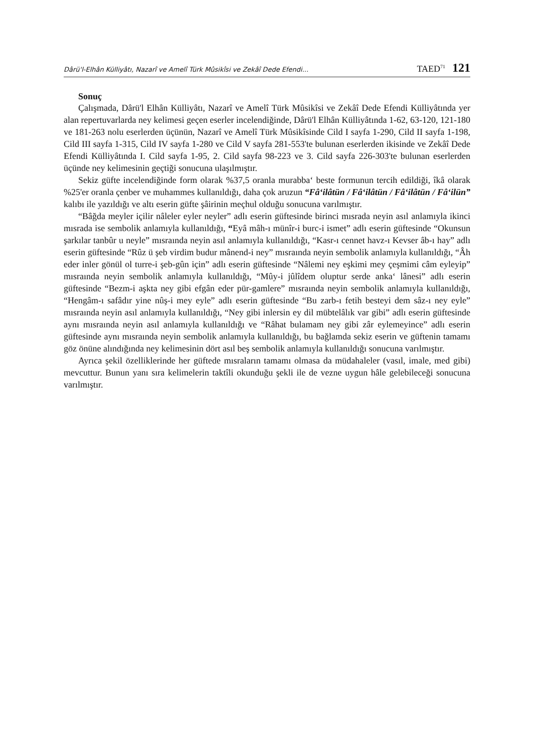Dârü'l-Elhân Külliyâtı, Nazarî ve Amelî Türk Mûsikîsi ve Zekâî Dede Efendi... TAED<sup>71</sup> 121
Sonuç
Çalışmada, Dârü'l Elhân Külliyâtı, Nazarî ve Amelî Türk Mûsikîsi ve Zekâî Dede Efendi Külliyâtında yer alan repertuvarlarda ney kelimesi geçen eserler incelendiğinde, Dârü'l Elhân Külliyâtında 1-62, 63-120, 121-180 ve 181-263 nolu eserlerden üçünün, Nazarî ve Amelî Türk Mûsikîsinde Cild I sayfa 1-290, Cild II sayfa 1-198, Cild III sayfa 1-315, Cild IV sayfa 1-280 ve Cild V sayfa 281-553'te bulunan eserlerden ikisinde ve Zekâî Dede Efendi Külliyâtında I. Cild sayfa 1-95, 2. Cild sayfa 98-223 ve 3. Cild sayfa 226-303'te bulunan eserlerden üçünde ney kelimesinin geçtiği sonucuna ulaşılmıştır.
Sekiz güfte incelendiğinde form olarak %37,5 oranla murabba‘ beste formunun tercih edildiği, îkâ olarak %25'er oranla çenber ve muhammes kullanıldığı, daha çok aruzun “Fâ‘ilâtün / Fâ‘ilâtün / Fâ‘ilâtün / Fâ‘ilün” kalıbı ile yazıldığı ve altı eserin güfte şâirinin meçhul olduğu sonucuna varılmıştır.
“Bâğda meyler içilir nâleler eyler neyler” adlı eserin güftesinde birinci mısrada neyin asıl anlamıyla ikinci mısrada ise sembolik anlamıyla kullanıldığı, “Eyâ mâh-ı münîr-i burc-i ismet” adlı eserin güftesinde “Okunsun şarkılar tanbûr u neyle” mısraında neyin asıl anlamıyla kullanıldığı, “Kasr-ı cennet havz-ı Kevser âb-ı hay” adlı eserin güftesinde “Rûz ü şeb virdim budur mânend-i ney” mısraında neyin sembolik anlamıyla kullanıldığı, “Âh eder inler gönül ol turre-i şeb-gûn için” adlı eserin güftesinde “Nâlemi ney eşkimi mey çeşmimi câm eyleyip” mısraında neyin sembolik anlamıyla kullanıldığı, “Mûy-i jûlîdem oluptur serde anka‘ lânesi” adlı eserin güftesinde “Bezm-i aşkta ney gibi efgân eder pür-gamlere” mısraında neyin sembolik anlamıyla kullanıldığı, “Hengâm-ı safâdır yine nûş-i mey eyle” adlı eserin güftesinde “Bu zarb-ı fetih besteyi dem sâz-ı ney eyle” mısraında neyin asıl anlamıyla kullanıldığı, “Ney gibi inlersin ey dil mübtelâlık var gibi” adlı eserin güftesinde aynı mısraında neyin asıl anlamıyla kullanıldığı ve “Râhat bulamam ney gibi zâr eylemeyince” adlı eserin güftesinde aynı mısraında neyin sembolik anlamıyla kullanıldığı, bu bağlamda sekiz eserin ve güftenin tamamı göz önüne alındığında ney kelimesinin dört asıl beş sembolik anlamıyla kullanıldığı sonucuna varılmıştır.
Ayrıca şekil özelliklerinde her güftede mısraların tamamı olmasa da müdahaleler (vasıl, imale, med gibi) mevcuttur. Bunun yanı sıra kelimelerin taktîli okunduğu şekli ile de vezne uygun hâle gelebileceği sonucuna varılmıştır.